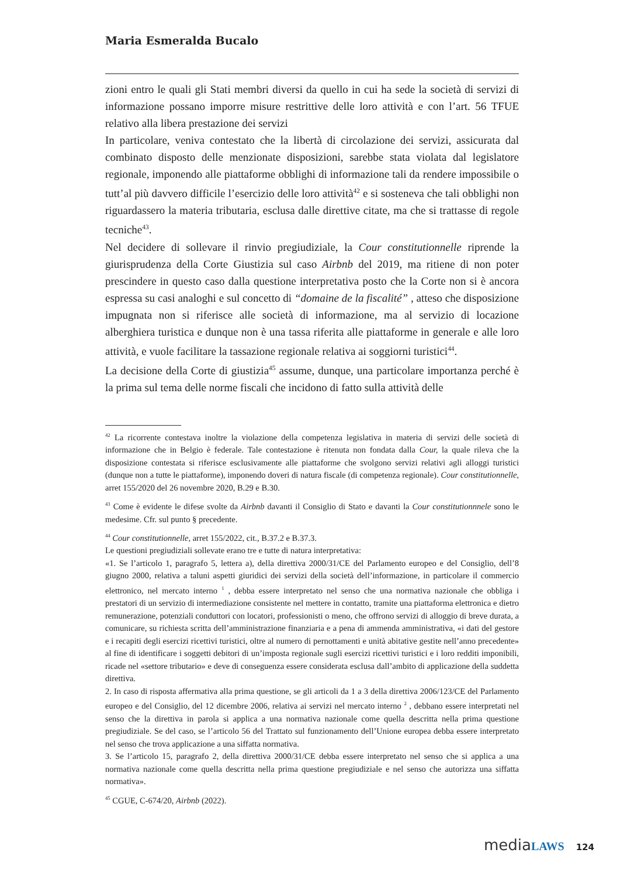Maria Esmeralda Bucalo
zioni entro le quali gli Stati membri diversi da quello in cui ha sede la società di servizi di informazione possano imporre misure restrittive delle loro attività e con l’art. 56 TFUE relativo alla libera prestazione dei servizi
In particolare, veniva contestato che la libertà di circolazione dei servizi, assicurata dal combinato disposto delle menzionate disposizioni, sarebbe stata violata dal legislatore regionale, imponendo alle piattaforme obblighi di informazione tali da rendere impossibile o tutt’al più davvero difficile l’esercizio delle loro attività<sup>42</sup> e si sosteneva che tali obblighi non riguardassero la materia tributaria, esclusa dalle direttive citate, ma che si trattasse di regole tecniche<sup>43</sup>.
Nel decidere di sollevare il rinvio pregiudiziale, la Cour constitutionnelle riprende la giurisprudenza della Corte Giustizia sul caso Airbnb del 2019, ma ritiene di non poter prescindere in questo caso dalla questione interpretativa posto che la Corte non si è ancora espressa su casi analoghi e sul concetto di “domaine de la fiscalité” , atteso che disposizione impugnata non si riferisce alle società di informazione, ma al servizio di locazione alberghiera turistica e dunque non è una tassa riferita alle piattaforme in generale e alle loro attività, e vuole facilitare la tassazione regionale relativa ai soggiorni turistici<sup>44</sup>.
La decisione della Corte di giustizia<sup>45</sup> assume, dunque, una particolare importanza perché è la prima sul tema delle norme fiscali che incidono di fatto sulla attività delle
<sup>42</sup> La ricorrente contestava inoltre la violazione della competenza legislativa in materia di servizi delle società di informazione che in Belgio è federale. Tale contestazione è ritenuta non fondata dalla Cour, la quale rileva che la disposizione contestata si riferisce esclusivamente alle piattaforme che svolgono servizi relativi agli alloggi turistici (dunque non a tutte le piattaforme), imponendo doveri di natura fiscale (di competenza regionale). Cour constitutionnelle, arret 155/2020 del 26 novembre 2020, B.29 e B.30.
<sup>43</sup> Come è evidente le difese svolte da Airbnb davanti il Consiglio di Stato e davanti la Cour constitutionnnele sono le medesime. Cfr. sul punto § precedente.
<sup>44</sup> Cour constitutionnelle, arret 155/2022, cit., B.37.2 e B.37.3.
Le questioni pregiudiziali sollevate erano tre e tutte di natura interpretativa:
«1. Se l’articolo 1, paragrafo 5, lettera a), della direttiva 2000/31/CE del Parlamento europeo e del Consiglio, dell’8 giugno 2000, relativa a taluni aspetti giuridici dei servizi della società dell’informazione, in particolare il commercio elettronico, nel mercato interno <sup>1</sup> , debba essere interpretato nel senso che una normativa nazionale che obbliga i prestatori di un servizio di intermediazione consistente nel mettere in contatto, tramite una piattaforma elettronica e dietro remunerazione, potenziali conduttori con locatori, professionisti o meno, che offrono servizi di alloggio di breve durata, a comunicare, su richiesta scritta dell’amministrazione finanziaria e a pena di ammenda amministrativa, «i dati del gestore e i recapiti degli esercizi ricettivi turistici, oltre al numero di pernottamenti e unità abitative gestite nell’anno precedente» al fine di identificare i soggetti debitori di un’imposta regionale sugli esercizi ricettivi turistici e i loro redditi imponibili, ricade nel «settore tributario» e deve di conseguenza essere considerata esclusa dall’ambito di applicazione della suddetta direttiva.
2. In caso di risposta affermativa alla prima questione, se gli articoli da 1 a 3 della direttiva 2006/123/CE del Parlamento europeo e del Consiglio, del 12 dicembre 2006, relativa ai servizi nel mercato interno <sup>2</sup> , debbano essere interpretati nel senso che la direttiva in parola si applica a una normativa nazionale come quella descritta nella prima questione pregiudiziale. Se del caso, se l’articolo 56 del Trattato sul funzionamento dell’Unione europea debba essere interpretato nel senso che trova applicazione a una siffatta normativa.
3. Se l’articolo 15, paragrafo 2, della direttiva 2000/31/CE debba essere interpretato nel senso che si applica a una normativa nazionale come quella descritta nella prima questione pregiudiziale e nel senso che autorizza una siffatta normativa».
<sup>45</sup> CGUE, C-674/20, Airbnb (2022).
media LAWS 124